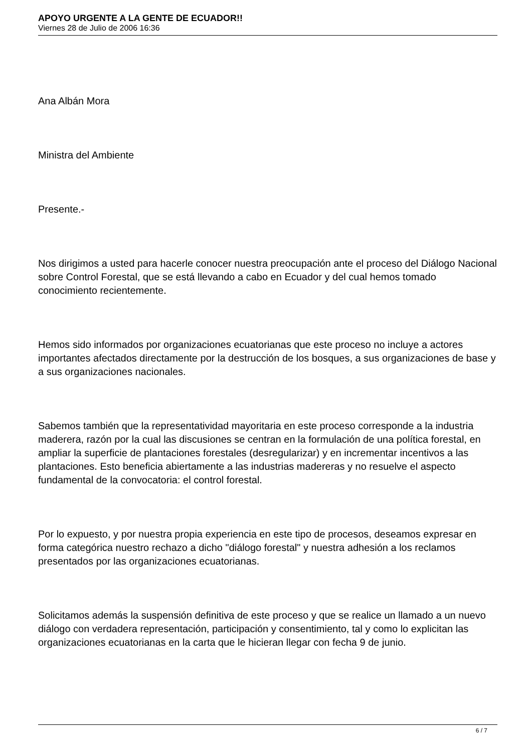APOYO URGENTE A LA GENTE DE ECUADOR!!
Viernes 28 de Julio de 2006 16:36
Ana Albán Mora
Ministra del Ambiente
Presente.-
Nos dirigimos a usted para hacerle conocer nuestra preocupación ante el proceso del Diálogo Nacional sobre Control Forestal, que se está llevando a cabo en Ecuador y del cual hemos tomado conocimiento recientemente.
Hemos sido informados por organizaciones ecuatorianas que este proceso no incluye a actores importantes afectados directamente por la destrucción de los bosques, a sus organizaciones de base y a sus organizaciones nacionales.
Sabemos también que la representatividad mayoritaria en este proceso corresponde a la industria maderera, razón por la cual las discusiones se centran en la formulación de una política forestal, en ampliar la superficie de plantaciones forestales (desregularizar) y en incrementar incentivos a las plantaciones. Esto beneficia abiertamente a las industrias madereras y no resuelve el aspecto fundamental de la convocatoria: el control forestal.
Por lo expuesto, y por nuestra propia experiencia en este tipo de procesos, deseamos expresar en forma categórica nuestro rechazo a dicho "diálogo forestal" y nuestra adhesión a los reclamos presentados por las organizaciones ecuatorianas.
Solicitamos además la suspensión definitiva de este proceso y que se realice un llamado a un nuevo diálogo con verdadera representación, participación y consentimiento, tal y como lo explicitan las organizaciones ecuatorianas en la carta que le hicieran llegar con fecha 9 de junio.
6 / 7